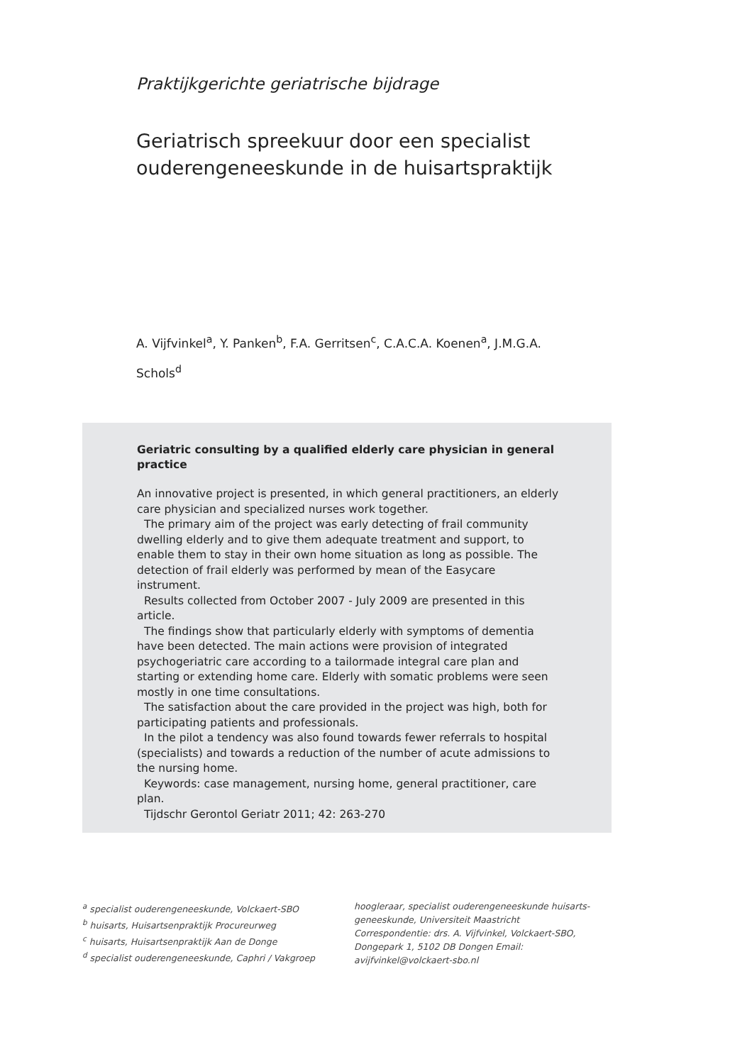Praktijkgerichte geriatrische bijdrage
Geriatrisch spreekuur door een specialist
ouderengeneeskunde in de huisartspraktijk
A. Vijfvinkel<sup>a</sup>, Y. Panken<sup>b</sup>, F.A. Gerritsen<sup>c</sup>, C.A.C.A. Koenen<sup>a</sup>, J.M.G.A. Schols<sup>d</sup>
Geriatric consulting by a qualified elderly care physician in general practice
An innovative project is presented, in which general practitioners, an elderly care physician and specialized nurses work together.
The primary aim of the project was early detecting of frail community dwelling elderly and to give them adequate treatment and support, to enable them to stay in their own home situation as long as possible. The detection of frail elderly was performed by mean of the Easycare instrument.
Results collected from October 2007 - July 2009 are presented in this article.
The findings show that particularly elderly with symptoms of dementia have been detected. The main actions were provision of integrated psychogeriatric care according to a tailormade integral care plan and starting or extending home care. Elderly with somatic problems were seen mostly in one time consultations.
The satisfaction about the care provided in the project was high, both for participating patients and professionals.
In the pilot a tendency was also found towards fewer referrals to hospital (specialists) and towards a reduction of the number of acute admissions to the nursing home.
Keywords: case management, nursing home, general practitioner, care plan.
Tijdschr Gerontol Geriatr 2011; 42: 263-270
<sup>a</sup> specialist ouderengeneeskunde, Volckaert-SBO
<sup>b</sup> huisarts, Huisartsenpraktijk Procureurweg
<sup>c</sup> huisarts, Huisartsenpraktijk Aan de Donge
<sup>d</sup> specialist ouderengeneeskunde, Caphri / Vakgroep
hoogleraar, specialist ouderengeneeskunde huisarts-geneeskunde, Universiteit Maastricht
Correspondentie: drs. A. Vijfvinkel, Volckaert-SBO, Dongepark 1, 5102 DB Dongen Email: avijfvinkel@volckaert-sbo.nl